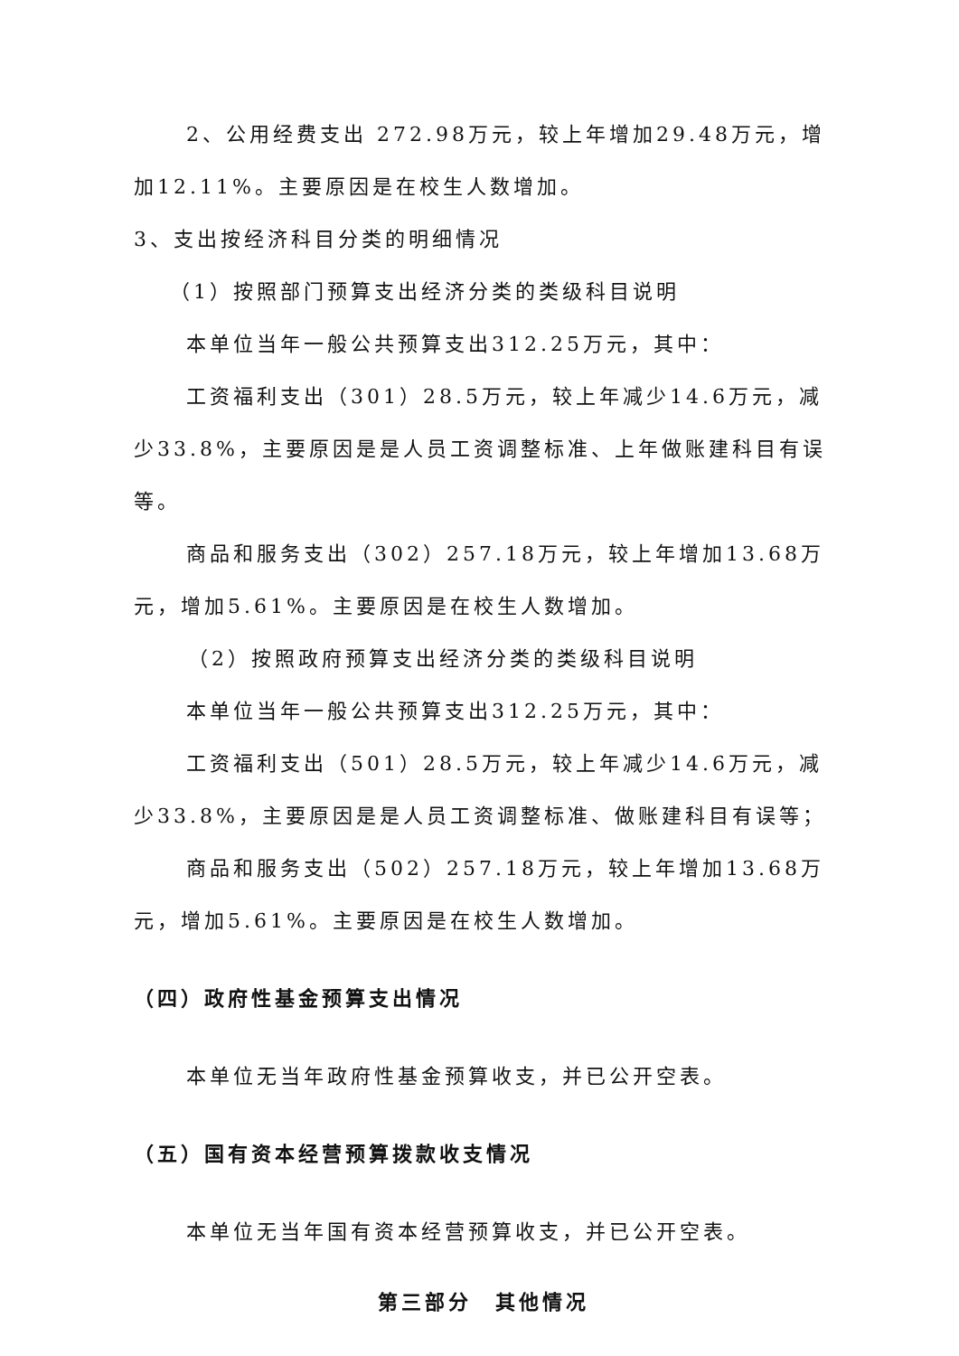2、公用经费支出 272.98万元，较上年增加29.48万元，增加12.11%。主要原因是在校生人数增加。
3、支出按经济科目分类的明细情况
（1）按照部门预算支出经济分类的类级科目说明
本单位当年一般公共预算支出312.25万元，其中：
工资福利支出（301）28.5万元，较上年减少14.6万元，减少33.8%，主要原因是是人员工资调整标准、上年做账建科目有误等。
商品和服务支出（302）257.18万元，较上年增加13.68万元，增加5.61%。主要原因是在校生人数增加。
（2）按照政府预算支出经济分类的类级科目说明
本单位当年一般公共预算支出312.25万元，其中：
工资福利支出（501）28.5万元，较上年减少14.6万元，减少33.8%，主要原因是是人员工资调整标准、做账建科目有误等；
商品和服务支出（502）257.18万元，较上年增加13.68万元，增加5.61%。主要原因是在校生人数增加。
（四）政府性基金预算支出情况
本单位无当年政府性基金预算收支，并已公开空表。
（五）国有资本经营预算拨款收支情况
本单位无当年国有资本经营预算收支，并已公开空表。
第三部分　其他情况